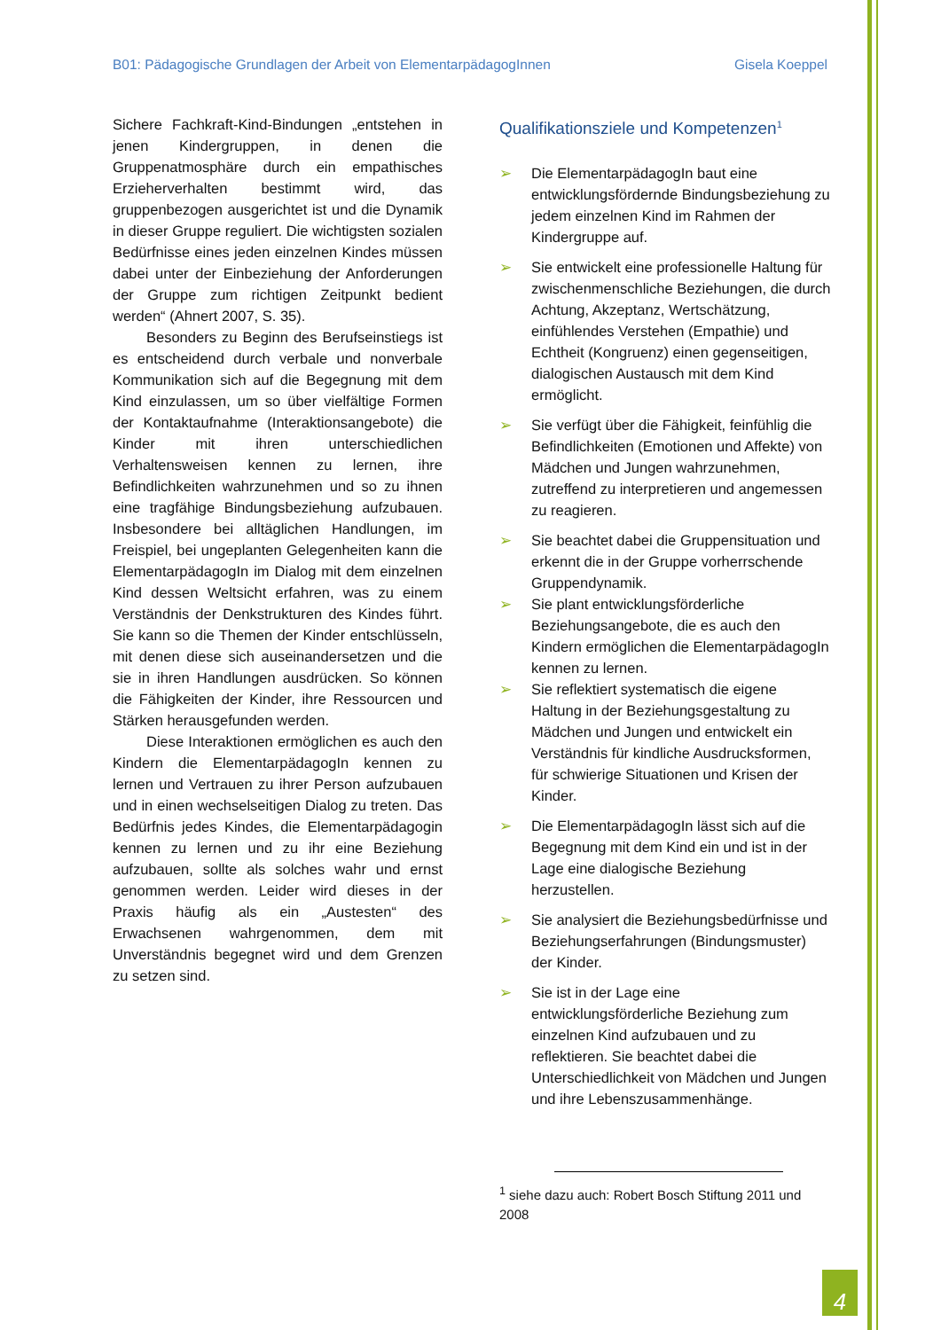B01: Pädagogische Grundlagen der Arbeit von ElementarpädagogInnen Gisela Koeppel
Sichere Fachkraft-Kind-Bindungen „entstehen in jenen Kindergruppen, in denen die Gruppenatmosphäre durch ein empathisches Erzieherverhalten bestimmt wird, das gruppenbezogen ausgerichtet ist und die Dynamik in dieser Gruppe reguliert. Die wichtigsten sozialen Bedürfnisse eines jeden einzelnen Kindes müssen dabei unter der Einbeziehung der Anforderungen der Gruppe zum richtigen Zeitpunkt bedient werden“ (Ahnert 2007, S. 35).
Besonders zu Beginn des Berufseinstiegs ist es entscheidend durch verbale und nonverbale Kommunikation sich auf die Begegnung mit dem Kind einzulassen, um so über vielfältige Formen der Kontaktaufnahme (Interaktionsangebote) die Kinder mit ihren unterschiedlichen Verhaltensweisen kennen zu lernen, ihre Befindlichkeiten wahrzunehmen und so zu ihnen eine tragfähige Bindungsbeziehung aufzubauen. Insbesondere bei alltäglichen Handlungen, im Freispiel, bei ungeplanten Gelegenheiten kann die ElementarpädagogIn im Dialog mit dem einzelnen Kind dessen Weltsicht erfahren, was zu einem Verständnis der Denkstrukturen des Kindes führt. Sie kann so die Themen der Kinder entschlüsseln, mit denen diese sich auseinandersetzen und die sie in ihren Handlungen ausdrücken. So können die Fähigkeiten der Kinder, ihre Ressourcen und Stärken herausgefunden werden.
Diese Interaktionen ermöglichen es auch den Kindern die ElementarpädagogIn kennen zu lernen und Vertrauen zu ihrer Person aufzubauen und in einen wechselseitigen Dialog zu treten. Das Bedürfnis jedes Kindes, die Elementarpädagogin kennen zu lernen und zu ihr eine Beziehung aufzubauen, sollte als solches wahr und ernst genommen werden. Leider wird dieses in der Praxis häufig als ein „Austesten“ des Erwachsenen wahrgenommen, dem mit Unverständnis begegnet wird und dem Grenzen zu setzen sind.
Qualifikationsziele und Kompetenzen<sup>1</sup>
➢ Die ElementarpädagogIn baut eine entwicklungsfördernde Bindungsbeziehung zu jedem einzelnen Kind im Rahmen der Kindergruppe auf.
➢ Sie entwickelt eine professionelle Haltung für zwischenmenschliche Beziehungen, die durch Achtung, Akzeptanz, Wertschätzung, einfühlendes Verstehen (Empathie) und Echtheit (Kongruenz) einen gegenseitigen, dialogischen Austausch mit dem Kind ermöglicht.
➢ Sie verfügt über die Fähigkeit, feinfühlig die Befindlichkeiten (Emotionen und Affekte) von Mädchen und Jungen wahrzunehmen, zutreffend zu interpretieren und angemessen zu reagieren.
➢ Sie beachtet dabei die Gruppensituation und erkennt die in der Gruppe vorherrschende Gruppendynamik.
➢ Sie plant entwicklungsförderliche Beziehungsangebote, die es auch den Kindern ermöglichen die ElementarpädagogIn kennen zu lernen.
➢ Sie reflektiert systematisch die eigene Haltung in der Beziehungsgestaltung zu Mädchen und Jungen und entwickelt ein Verständnis für kindliche Ausdrucksformen, für schwierige Situationen und Krisen der Kinder.
➢ Die ElementarpädagogIn lässt sich auf die Begegnung mit dem Kind ein und ist in der Lage eine dialogische Beziehung herzustellen.
➢ Sie analysiert die Beziehungsbedürfnisse und Beziehungserfahrungen (Bindungsmuster) der Kinder.
➢ Sie ist in der Lage eine entwicklungsförderliche Beziehung zum einzelnen Kind aufzubauen und zu reflektieren. Sie beachtet dabei die Unterschiedlichkeit von Mädchen und Jungen und ihre Lebenszusammenhänge.
<sup>1</sup> siehe dazu auch: Robert Bosch Stiftung 2011 und 2008
4